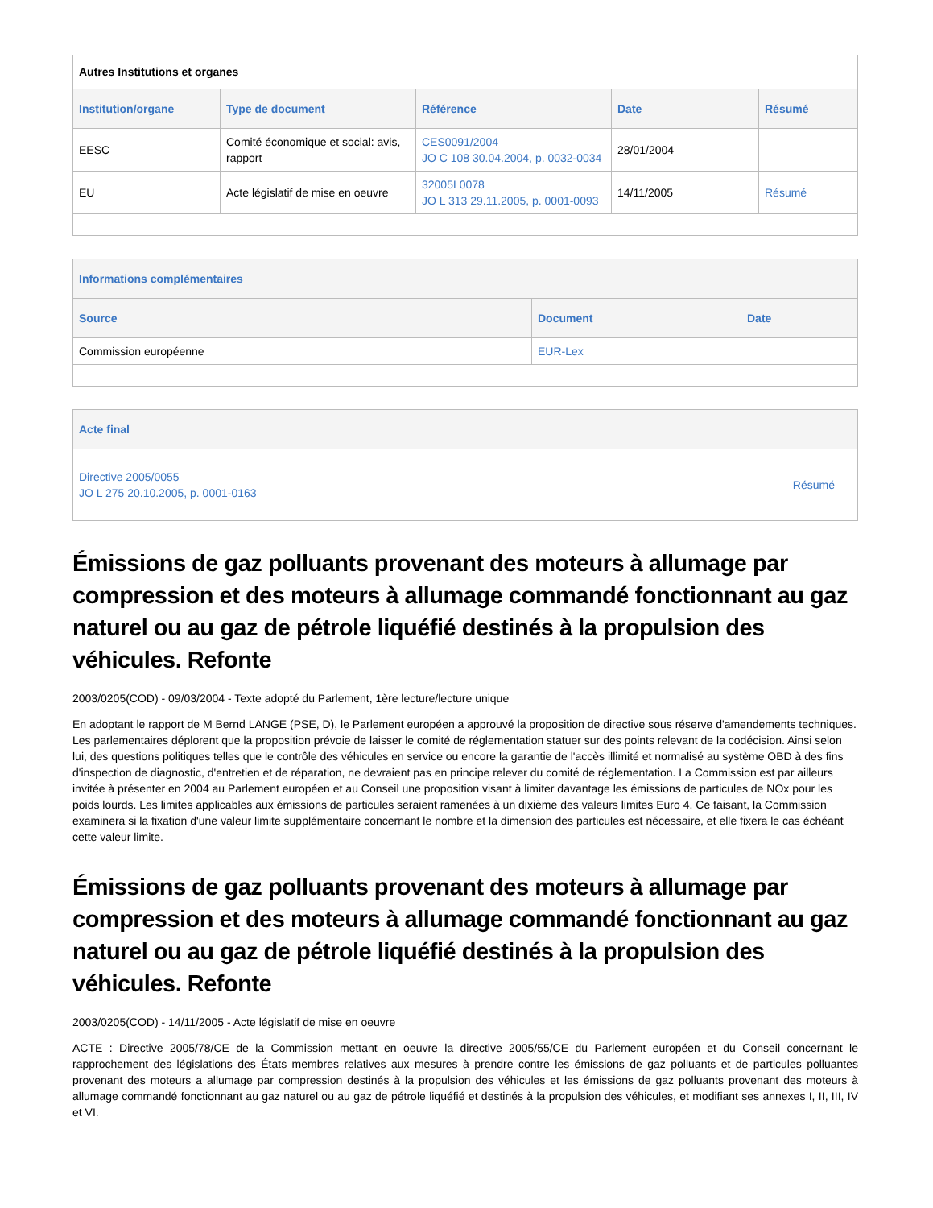| Autres Institutions et organes | | | | |
| Institution/organe | Type de document | Référence | Date | Résumé |
| EESC | Comité économique et social: avis, rapport | CES0091/2004 JO C 108 30.04.2004, p. 0032-0034 | 28/01/2004 | |
| EU | Acte législatif de mise en oeuvre | 32005L0078 JO L 313 29.11.2005, p. 0001-0093 | 14/11/2005 | Résumé |
| Informations complémentaires | | |
| --- | --- | --- |
| Source | Document | Date |
| Commission européenne | EUR-Lex | |
| Acte final | |
| --- | --- |
| Directive 2005/0055 JO L 275 20.10.2005, p. 0001-0163 | Résumé |
Émissions de gaz polluants provenant des moteurs à allumage par compression et des moteurs à allumage commandé fonctionnant au gaz naturel ou au gaz de pétrole liquéfié destinés à la propulsion des véhicules. Refonte
2003/0205(COD) - 09/03/2004 - Texte adopté du Parlement, 1ère lecture/lecture unique
En adoptant le rapport de M Bernd LANGE (PSE, D), le Parlement européen a approuvé la proposition de directive sous réserve d'amendements techniques. Les parlementaires déplorent que la proposition prévoie de laisser le comité de réglementation statuer sur des points relevant de la codécision. Ainsi selon lui, des questions politiques telles que le contrôle des véhicules en service ou encore la garantie de l'accès illimité et normalisé au système OBD à des fins d'inspection de diagnostic, d'entretien et de réparation, ne devraient pas en principe relever du comité de réglementation. La Commission est par ailleurs invitée à présenter en 2004 au Parlement européen et au Conseil une proposition visant à limiter davantage les émissions de particules de NOx pour les poids lourds. Les limites applicables aux émissions de particules seraient ramenées à un dixième des valeurs limites Euro 4. Ce faisant, la Commission examinera si la fixation d'une valeur limite supplémentaire concernant le nombre et la dimension des particules est nécessaire, et elle fixera le cas échéant cette valeur limite.
Émissions de gaz polluants provenant des moteurs à allumage par compression et des moteurs à allumage commandé fonctionnant au gaz naturel ou au gaz de pétrole liquéfié destinés à la propulsion des véhicules. Refonte
2003/0205(COD) - 14/11/2005 - Acte législatif de mise en oeuvre
ACTE : Directive 2005/78/CE de la Commission mettant en oeuvre la directive 2005/55/CE du Parlement européen et du Conseil concernant le rapprochement des législations des États membres relatives aux mesures à prendre contre les émissions de gaz polluants et de particules polluantes provenant des moteurs a allumage par compression destinés à la propulsion des véhicules et les émissions de gaz polluants provenant des moteurs à allumage commandé fonctionnant au gaz naturel ou au gaz de pétrole liquéfié et destinés à la propulsion des véhicules, et modifiant ses annexes I, II, III, IV et VI.